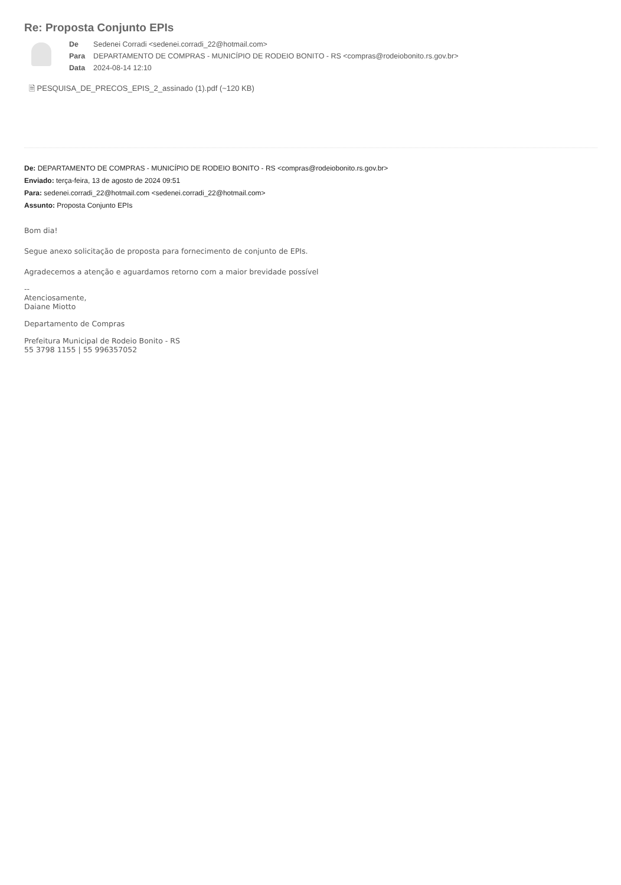Re: Proposta Conjunto EPIs
| De | Sedenei Corradi <sedenei.corradi_22@hotmail.com> |
| Para | DEPARTAMENTO DE COMPRAS - MUNICÍPIO DE RODEIO BONITO - RS <compras@rodeiobonito.rs.gov.br> |
| Data | 2024-08-14 12:10 |
🗎 PESQUISA_DE_PRECOS_EPIS_2_assinado (1).pdf (~120 KB)
De: DEPARTAMENTO DE COMPRAS - MUNICÍPIO DE RODEIO BONITO - RS <compras@rodeiobonito.rs.gov.br>
Enviado: terça-feira, 13 de agosto de 2024 09:51
Para: sedenei.corradi_22@hotmail.com <sedenei.corradi_22@hotmail.com>
Assunto: Proposta Conjunto EPIs
Bom dia!
Segue anexo solicitação de proposta para fornecimento de conjunto de EPIs.
Agradecemos a atenção e aguardamos retorno com a maior brevidade possível
--
Atenciosamente,
Daiane Miotto
Departamento de Compras
Prefeitura Municipal de Rodeio Bonito - RS
55 3798 1155 | 55 996357052